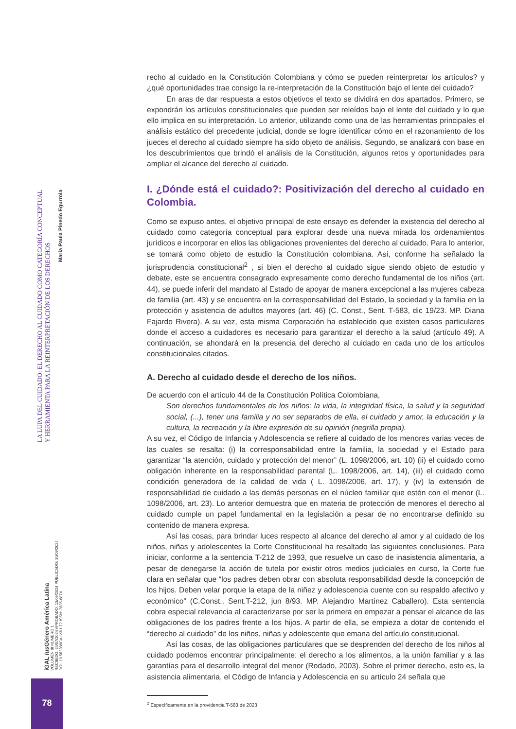LA LUPA DEL CUIDADO: EL DERECHO AL CUIDADO COMO CATEGORÍA CONCEPTUAL
Y HERRAMIENTA PARA LA REINTERPRETACIÓN DE LOS DERECHOS
Maria Paula Pinedo Egurrola
iGAL Ius Género América Latina
VOLUMEN III NUMERO 1
RECIBIDO: 24/07/2024 APROBADO: 13/09/2024 PUBLICADO: 30/09/2024
DOI: 10.58238/IGALV3I1.72 ISSN: 2835-687X
78
recho al cuidado en la Constitución Colombiana y cómo se pueden reinterpretar los artículos? y ¿qué oportunidades trae consigo la re-interpretación de la Constitución bajo el lente del cuidado?
En aras de dar respuesta a estos objetivos el texto se dividirá en dos apartados. Primero, se expondrán los artículos constitucionales que pueden ser releídos bajo el lente del cuidado y lo que ello implica en su interpretación. Lo anterior, utilizando como una de las herramientas principales el análisis estático del precedente judicial, donde se logre identificar cómo en el razonamiento de los jueces el derecho al cuidado siempre ha sido objeto de análisis. Segundo, se analizará con base en los descubrimientos que brindó el análisis de la Constitución, algunos retos y oportunidades para ampliar el alcance del derecho al cuidado.
I. ¿Dónde está el cuidado?: Positivización del derecho al cuidado en Colombia.
Como se expuso antes, el objetivo principal de este ensayo es defender la existencia del derecho al cuidado como categoría conceptual para explorar desde una nueva mirada los ordenamientos jurídicos e incorporar en ellos las obligaciones provenientes del derecho al cuidado. Para lo anterior, se tomará como objeto de estudio la Constitución colombiana. Así, conforme ha señalado la jurisprudencia constitucional<sup>2</sup> , si bien el derecho al cuidado sigue siendo objeto de estudio y debate, este se encuentra consagrado expresamente como derecho fundamental de los niños (art. 44), se puede inferir del mandato al Estado de apoyar de manera excepcional a las mujeres cabeza de familia (art. 43) y se encuentra en la corresponsabilidad del Estado, la sociedad y la familia en la protección y asistencia de adultos mayores (art. 46) (C. Const., Sent. T-583, dic 19/23. MP. Diana Fajardo Rivera). A su vez, esta misma Corporación ha establecido que existen casos particulares donde el acceso a cuidadores es necesario para garantizar el derecho a la salud (artículo 49). A continuación, se ahondará en la presencia del derecho al cuidado en cada uno de los artículos constitucionales citados.
A. Derecho al cuidado desde el derecho de los niños.
De acuerdo con el artículo 44 de la Constitución Política Colombiana,
Son derechos fundamentales de los niños: la vida, la integridad física, la salud y la seguridad social, (...), tener una familia y no ser separados de ella, el cuidado y amor, la educación y la cultura, la recreación y la libre expresión de su opinión (negrilla propia).
A su vez, el Código de Infancia y Adolescencia se refiere al cuidado de los menores varias veces de las cuales se resalta: (i) la corresponsabilidad entre la familia, la sociedad y el Estado para garantizar “la atención, cuidado y protección del menor” (L. 1098/2006, art. 10) (ii) el cuidado como obligación inherente en la responsabilidad parental (L. 1098/2006, art. 14), (iii) el cuidado como condición generadora de la calidad de vida ( L. 1098/2006, art. 17), y (iv) la extensión de responsabilidad de cuidado a las demás personas en el núcleo familiar que estén con el menor (L. 1098/2006, art. 23). Lo anterior demuestra que en materia de protección de menores el derecho al cuidado cumple un papel fundamental en la legislación a pesar de no encontrarse definido su contenido de manera expresa.
Así las cosas, para brindar luces respecto al alcance del derecho al amor y al cuidado de los niños, niñas y adolescentes la Corte Constitucional ha resaltado las siguientes conclusiones. Para iniciar, conforme a la sentencia T-212 de 1993, que resuelve un caso de inasistencia alimentaria, a pesar de denegarse la acción de tutela por existir otros medios judiciales en curso, la Corte fue clara en señalar que “los padres deben obrar con absoluta responsabilidad desde la concepción de los hijos. Deben velar porque la etapa de la niñez y adolescencia cuente con su respaldo afectivo y económico” (C.Const., Sent.T-212, jun 8/93. MP. Alejandro Martínez Caballero). Esta sentencia cobra especial relevancia al caracterizarse por ser la primera en empezar a pensar el alcance de las obligaciones de los padres frente a los hijos. A partir de ella, se empieza a dotar de contenido el “derecho al cuidado” de los niños, niñas y adolescente que emana del artículo constitucional.
Así las cosas, de las obligaciones particulares que se desprenden del derecho de los niños al cuidado podemos encontrar principalmente: el derecho a los alimentos, a la unión familiar y a las garantías para el desarrollo integral del menor (Rodado, 2003). Sobre el primer derecho, esto es, la asistencia alimentaria, el Código de Infancia y Adolescencia en su artículo 24 señala que
<sup>2</sup> Específicamente en la providencia T-583 de 2023